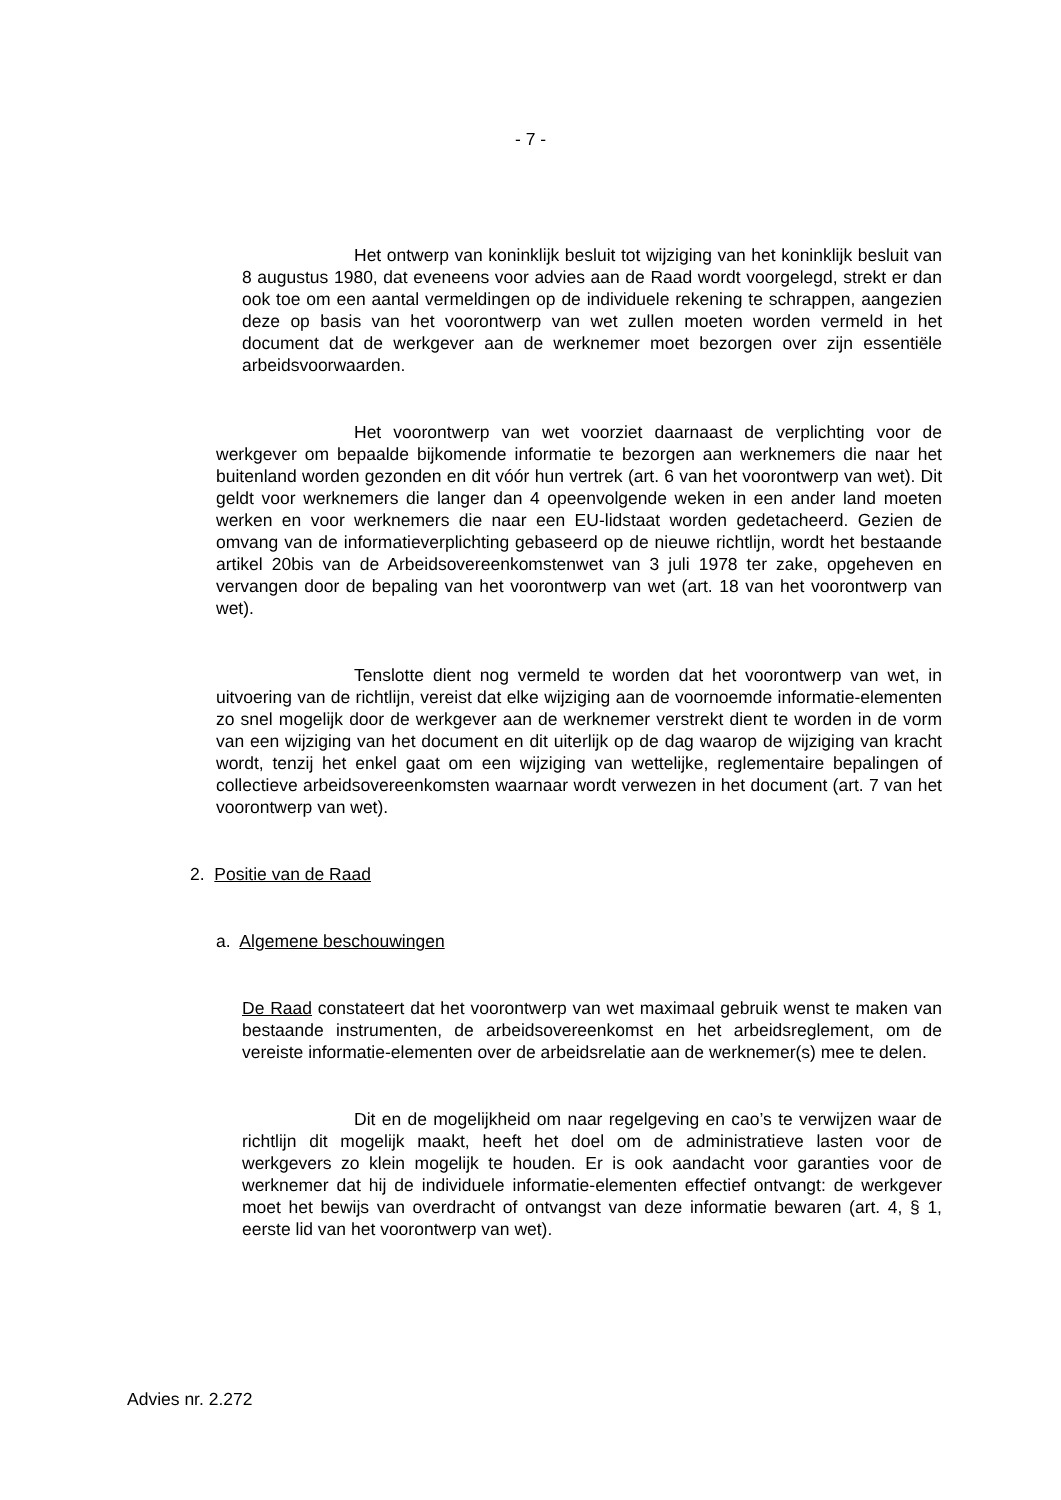- 7 -
Het ontwerp van koninklijk besluit tot wijziging van het koninklijk besluit van 8 augustus 1980, dat eveneens voor advies aan de Raad wordt voorgelegd, strekt er dan ook toe om een aantal vermeldingen op de individuele rekening te schrappen, aangezien deze op basis van het voorontwerp van wet zullen moeten worden vermeld in het document dat de werkgever aan de werknemer moet bezorgen over zijn essentiële arbeidsvoorwaarden.
Het voorontwerp van wet voorziet daarnaast de verplichting voor de werkgever om bepaalde bijkomende informatie te bezorgen aan werknemers die naar het buitenland worden gezonden en dit vóór hun vertrek (art. 6 van het voorontwerp van wet). Dit geldt voor werknemers die langer dan 4 opeenvolgende weken in een ander land moeten werken en voor werknemers die naar een EU-lidstaat worden gedetacheerd. Gezien de omvang van de informatieverplichting gebaseerd op de nieuwe richtlijn, wordt het bestaande artikel 20bis van de Arbeidsovereenkomstenwet van 3 juli 1978 ter zake, opgeheven en vervangen door de bepaling van het voorontwerp van wet (art. 18 van het voorontwerp van wet).
Tenslotte dient nog vermeld te worden dat het voorontwerp van wet, in uitvoering van de richtlijn, vereist dat elke wijziging aan de voornoemde informatie-elementen zo snel mogelijk door de werkgever aan de werknemer verstrekt dient te worden in de vorm van een wijziging van het document en dit uiterlijk op de dag waarop de wijziging van kracht wordt, tenzij het enkel gaat om een wijziging van wettelijke, reglementaire bepalingen of collectieve arbeidsovereenkomsten waarnaar wordt verwezen in het document (art. 7 van het voorontwerp van wet).
2. Positie van de Raad
a. Algemene beschouwingen
De Raad constateert dat het voorontwerp van wet maximaal gebruik wenst te maken van bestaande instrumenten, de arbeidsovereenkomst en het arbeidsreglement, om de vereiste informatie-elementen over de arbeidsrelatie aan de werknemer(s) mee te delen.
Dit en de mogelijkheid om naar regelgeving en cao’s te verwijzen waar de richtlijn dit mogelijk maakt, heeft het doel om de administratieve lasten voor de werkgevers zo klein mogelijk te houden. Er is ook aandacht voor garanties voor de werknemer dat hij de individuele informatie-elementen effectief ontvangt: de werkgever moet het bewijs van overdracht of ontvangst van deze informatie bewaren (art. 4, § 1, eerste lid van het voorontwerp van wet).
Advies nr. 2.272